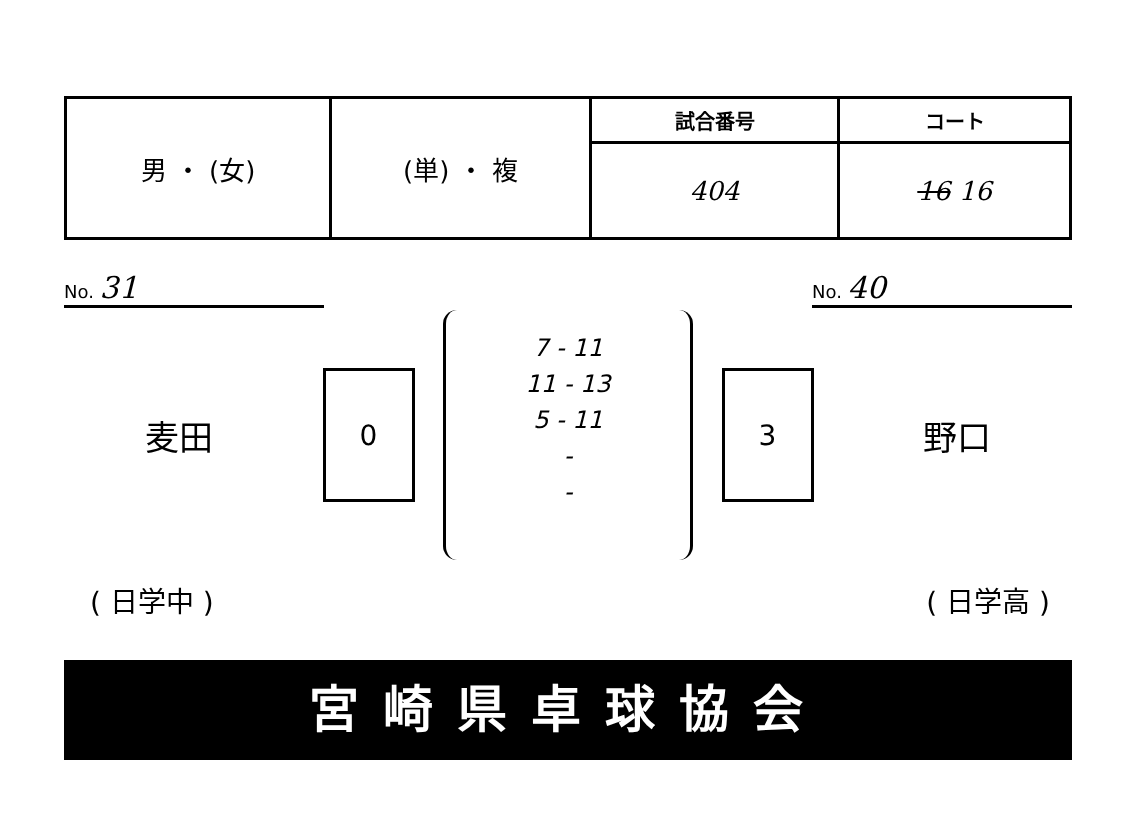| 男 ・ (女) | (単) ・ 複 | 試合番号 | コート |
| | | 404 | 16 16 |
No. 31
No. 40
麦田
0
7 - 11
11 - 13
5 - 11
-
-
3
野口
( 日学中 ) ( 日学高 )
宮崎県卓球協会